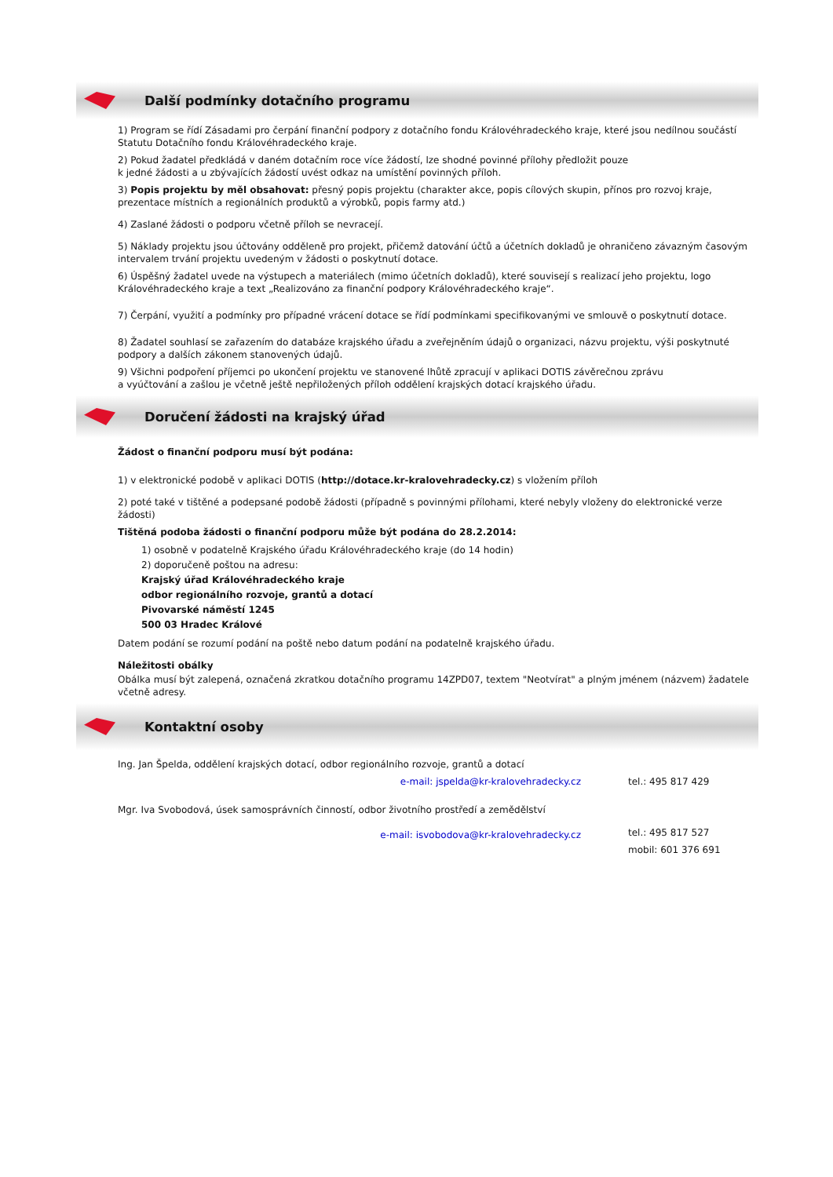Další podmínky dotačního programu
1) Program se řídí Zásadami pro čerpání finanční podpory z dotačního fondu Královéhradeckého kraje, které jsou nedílnou součástí Statutu Dotačního fondu Královéhradeckého kraje.
2) Pokud žadatel předkládá v daném dotačním roce více žádostí, lze shodné povinné přílohy předložit pouze
k jedné žádosti a u zbývajících žádostí uvést odkaz na umístění povinných příloh.
3) Popis projektu by měl obsahovat: přesný popis projektu (charakter akce, popis cílových skupin, přínos pro rozvoj kraje, prezentace místních a regionálních produktů a výrobků, popis farmy atd.)
4) Zaslané žádosti o podporu včetně příloh se nevracejí.
5) Náklady projektu jsou účtovány odděleně pro projekt, přičemž datování účtů a účetních dokladů je ohraničeno závazným časovým intervalem trvání projektu uvedeným v žádosti o poskytnutí dotace.
6) Úspěšný žadatel uvede na výstupech a materiálech (mimo účetních dokladů), které souvisejí s realizací jeho projektu, logo Královéhradeckého kraje a text „Realizováno za finanční podpory Královéhradeckého kraje“.
7) Čerpání, využití a podmínky pro případné vrácení dotace se řídí podmínkami specifikovanými ve smlouvě o poskytnutí dotace.
8) Žadatel souhlasí se zařazením do databáze krajského úřadu a zveřejněním údajů o organizaci, názvu projektu, výši poskytnuté podpory a dalších zákonem stanovených údajů.
9) Všichni podpoření příjemci po ukončení projektu ve stanovené lhůtě zpracují v aplikaci DOTIS závěrečnou zprávu
a vyúčtování a zašlou je včetně ještě nepřiložených příloh oddělení krajských dotací krajského úřadu.
Doručení žádosti na krajský úřad
Žádost o finanční podporu musí být podána:
1) v elektronické podobě v aplikaci DOTIS (http://dotace.kr-kralovehradecky.cz) s vložením příloh
2) poté také v tištěné a podepsané podobě žádosti (případně s povinnými přílohami, které nebyly vloženy do elektronické verze žádosti)
Tištěná podoba žádosti o finanční podporu může být podána do 28.2.2014:
1) osobně v podatelně Krajského úřadu Královéhradeckého kraje (do 14 hodin)
2) doporučeně poštou na adresu:
Krajský úřad Královéhradeckého kraje
odbor regionálního rozvoje, grantů a dotací
Pivovarské náměstí 1245
500 03 Hradec Králové
Datem podání se rozumí podání na poště nebo datum podání na podatelně krajského úřadu.
Náležitosti obálky
Obálka musí být zalepená, označená zkratkou dotačního programu 14ZPD07, textem "Neotvírat" a plným jménem (názvem) žadatele včetně adresy.
Kontaktní osoby
Ing. Jan Špelda, oddělení krajských dotací, odbor regionálního rozvoje, grantů a dotací
e-mail: jspelda@kr-kralovehradecky.cz tel.: 495 817 429
Mgr. Iva Svobodová, úsek samosprávních činností, odbor životního prostředí a zemědělství
e-mail: isvobodova@kr-kralovehradecky.cz
tel.: 495 817 527
mobil: 601 376 691